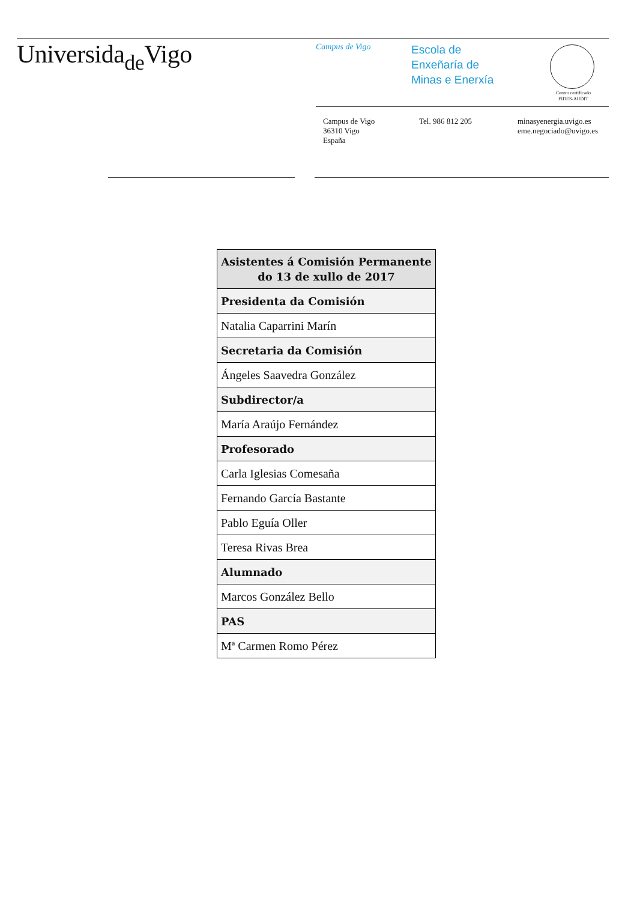Universida<sub>de</sub>Vigo Campus de Vigo
Escola de
Enxeñaría de
Minas e Enerxía
Centro certificado
FIDES-AUDIT
Campus de Vigo
36310 Vigo
España
Tel. 986 812 205
minasyenergia.uvigo.es
eme.negociado@uvigo.es
| Asistentes á Comisión Permanente do 13 de xullo de 2017 |
| --- |
| Presidenta da Comisión |
| Natalia Caparrini Marín |
| Secretaria da Comisión |
| Ángeles Saavedra González |
| Subdirector/a |
| María Araújo Fernández |
| Profesorado |
| Carla Iglesias Comesaña |
| Fernando García Bastante |
| Pablo Eguía Oller |
| Teresa Rivas Brea |
| Alumnado |
| Marcos González Bello |
| PAS |
| Mª Carmen Romo Pérez |